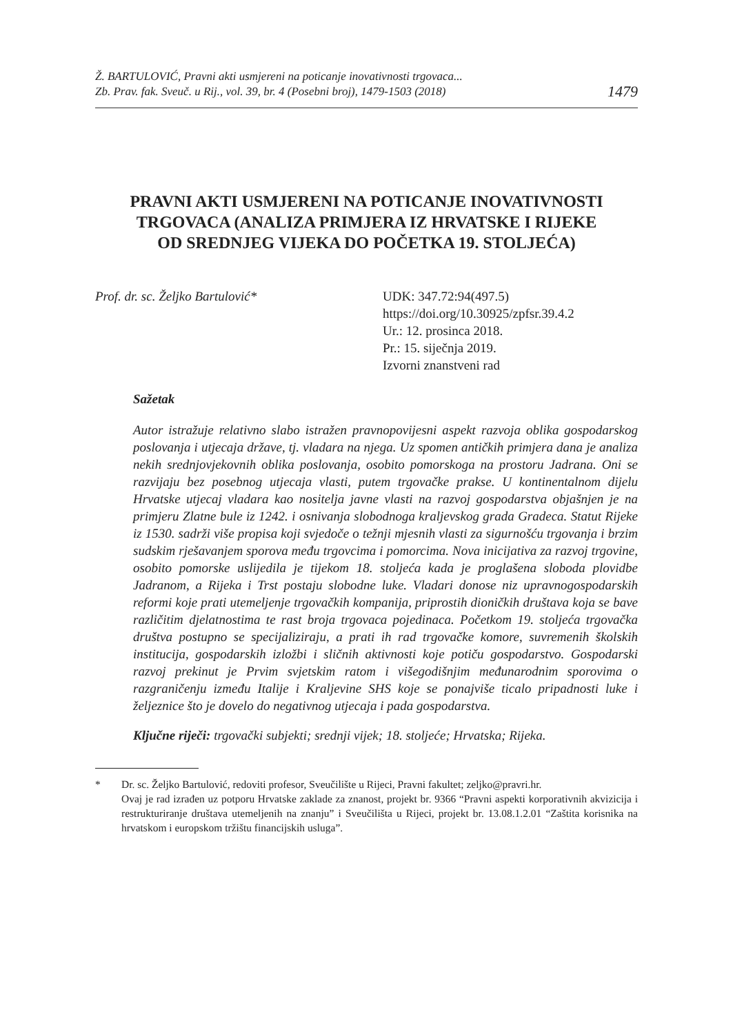Ž. BARTULOVIĆ, Pravni akti usmjereni na poticanje inovativnosti trgovaca...
Zb. Prav. fak. Sveuč. u Rij., vol. 39, br. 4 (Posebni broj), 1479-1503 (2018)
1479
PRAVNI AKTI USMJERENI NA POTICANJE INOVATIVNOSTI TRGOVACA (ANALIZA PRIMJERA IZ HRVATSKE I RIJEKE OD SREDNJEG VIJEKA DO POČETKA 19. STOLJEĆA)
Prof. dr. sc. Željko Bartulović*
UDK: 347.72:94(497.5)
https://doi.org/10.30925/zpfsr.39.4.2
Ur.: 12. prosinca 2018.
Pr.: 15. siječnja 2019.
Izvorni znanstveni rad
Sažetak
Autor istražuje relativno slabo istražen pravnopovijesni aspekt razvoja oblika gospodarskog poslovanja i utjecaja države, tj. vladara na njega. Uz spomen antičkih primjera dana je analiza nekih srednjovjekovnih oblika poslovanja, osobito pomorskoga na prostoru Jadrana. Oni se razvijaju bez posebnog utjecaja vlasti, putem trgovačke prakse. U kontinentalnom dijelu Hrvatske utjecaj vladara kao nositelja javne vlasti na razvoj gospodarstva objašnjen je na primjeru Zlatne bule iz 1242. i osnivanja slobodnoga kraljevskog grada Gradeca. Statut Rijeke iz 1530. sadrži više propisa koji svjedoče o težnji mjesnih vlasti za sigurnošću trgovanja i brzim sudskim rješavanjem sporova među trgovcima i pomorcima. Nova inicijativa za razvoj trgovine, osobito pomorske uslijedila je tijekom 18. stoljeća kada je proglašena sloboda plovidbe Jadranom, a Rijeka i Trst postaju slobodne luke. Vladari donose niz upravnogospodarskih reformi koje prati utemeljenje trgovačkih kompanija, priprostih dioničkih društava koja se bave različitim djelatnostima te rast broja trgovaca pojedinaca. Početkom 19. stoljeća trgovačka društva postupno se specijaliziraju, a prati ih rad trgovačke komore, suvremenih školskih institucija, gospodarskih izložbi i sličnih aktivnosti koje potiču gospodarstvo. Gospodarski razvoj prekinut je Prvim svjetskim ratom i višegodišnjim međunarodnim sporovima o razgraničenju između Italije i Kraljevine SHS koje se ponajviše ticalo pripadnosti luke i željeznice što je dovelo do negativnog utjecaja i pada gospodarstva.
Ključne riječi: trgovački subjekti; srednji vijek; 18. stoljeće; Hrvatska; Rijeka.
* Dr. sc. Željko Bartulović, redoviti profesor, Sveučilište u Rijeci, Pravni fakultet; zeljko@pravri.hr.
Ovaj je rad izrađen uz potporu Hrvatske zaklade za znanost, projekt br. 9366 “Pravni aspekti korporativnih akvizicija i restrukturiranje društava utemeljenih na znanju” i Sveučilišta u Rijeci, projekt br. 13.08.1.2.01 “Zaštita korisnika na hrvatskom i europskom tržištu financijskih usluga”.